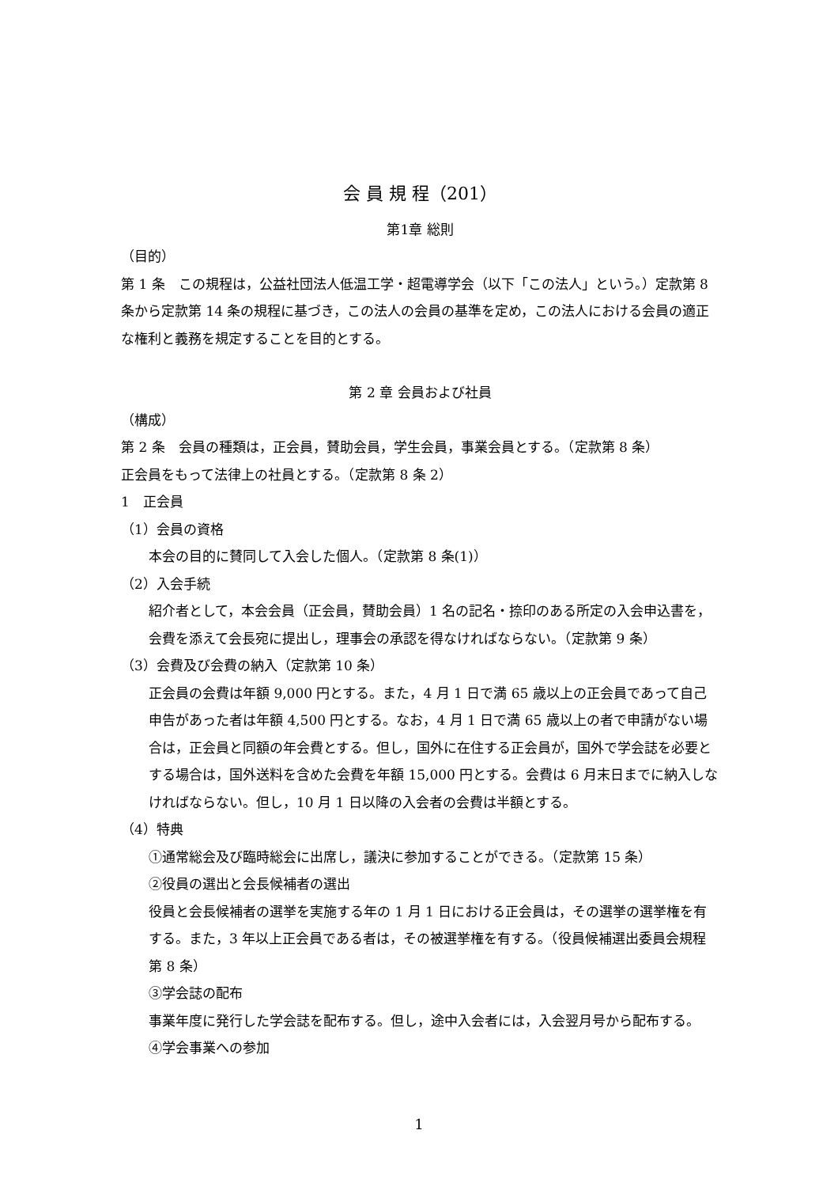会 員 規 程（201）
第1章 総則
（目的）
第 1 条　この規程は，公益社団法人低温工学・超電導学会（以下「この法人」という。）定款第 8 条から定款第 14 条の規程に基づき，この法人の会員の基準を定め，この法人における会員の適正な権利と義務を規定することを目的とする。
第 2 章 会員および社員
（構成）
第 2 条　会員の種類は，正会員，賛助会員，学生会員，事業会員とする。（定款第 8 条）
正会員をもって法律上の社員とする。（定款第 8 条 2）
1　正会員
（1）会員の資格
本会の目的に賛同して入会した個人。（定款第 8 条(1)）
（2）入会手続
紹介者として，本会会員（正会員，賛助会員）1 名の記名・捺印のある所定の入会申込書を，会費を添えて会長宛に提出し，理事会の承認を得なければならない。（定款第 9 条）
（3）会費及び会費の納入（定款第 10 条）
正会員の会費は年額 9,000 円とする。また，4 月 1 日で満 65 歳以上の正会員であって自己申告があった者は年額 4,500 円とする。なお，4 月 1 日で満 65 歳以上の者で申請がない場合は，正会員と同額の年会費とする。但し，国外に在住する正会員が，国外で学会誌を必要とする場合は，国外送料を含めた会費を年額 15,000 円とする。会費は 6 月末日までに納入しなければならない。但し，10 月 1 日以降の入会者の会費は半額とする。
（4）特典
①通常総会及び臨時総会に出席し，議決に参加することができる。（定款第 15 条）
②役員の選出と会長候補者の選出
役員と会長候補者の選挙を実施する年の 1 月 1 日における正会員は，その選挙の選挙権を有する。また，3 年以上正会員である者は，その被選挙権を有する。（役員候補選出委員会規程第 8 条）
③学会誌の配布
事業年度に発行した学会誌を配布する。但し，途中入会者には，入会翌月号から配布する。
④学会事業への参加
1